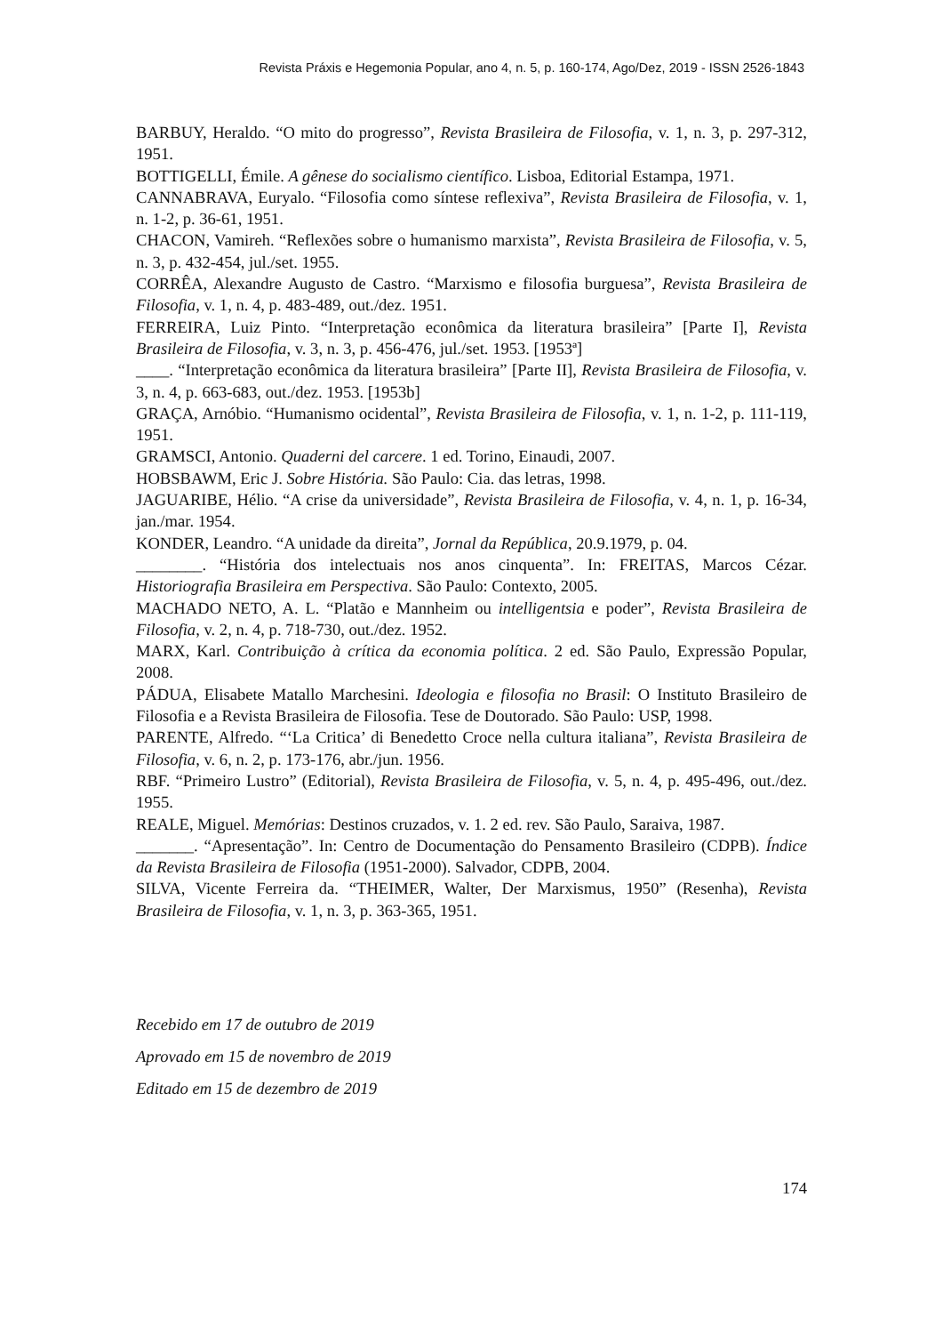Revista Práxis e Hegemonia Popular, ano 4, n. 5, p. 160-174, Ago/Dez, 2019 - ISSN 2526-1843
BARBUY, Heraldo. “O mito do progresso”, Revista Brasileira de Filosofia, v. 1, n. 3, p. 297-312, 1951.
BOTTIGELLI, Émile. A gênese do socialismo científico. Lisboa, Editorial Estampa, 1971.
CANNABRAVA, Euryalo. “Filosofia como síntese reflexiva”, Revista Brasileira de Filosofia, v. 1, n. 1-2, p. 36-61, 1951.
CHACON, Vamireh. “Reflexões sobre o humanismo marxista”, Revista Brasileira de Filosofia, v. 5, n. 3, p. 432-454, jul./set. 1955.
CORRÊA, Alexandre Augusto de Castro. “Marxismo e filosofia burguesa”, Revista Brasileira de Filosofia, v. 1, n. 4, p. 483-489, out./dez. 1951.
FERREIRA, Luiz Pinto. “Interpretação econômica da literatura brasileira” [Parte I], Revista Brasileira de Filosofia, v. 3, n. 3, p. 456-476, jul./set. 1953. [1953ª]
____. “Interpretação econômica da literatura brasileira” [Parte II], Revista Brasileira de Filosofia, v. 3, n. 4, p. 663-683, out./dez. 1953. [1953b]
GRAÇA, Arnóbio. “Humanismo ocidental”, Revista Brasileira de Filosofia, v. 1, n. 1-2, p. 111-119, 1951.
GRAMSCI, Antonio. Quaderni del carcere. 1 ed. Torino, Einaudi, 2007.
HOBSBAWM, Eric J. Sobre História. São Paulo: Cia. das letras, 1998.
JAGUARIBE, Hélio. “A crise da universidade”, Revista Brasileira de Filosofia, v. 4, n. 1, p. 16-34, jan./mar. 1954.
KONDER, Leandro. “A unidade da direita”, Jornal da República, 20.9.1979, p. 04.
________. “História dos intelectuais nos anos cinquenta”. In: FREITAS, Marcos Cézar. Historiografia Brasileira em Perspectiva. São Paulo: Contexto, 2005.
MACHADO NETO, A. L. “Platão e Mannheim ou intelligentsia e poder”, Revista Brasileira de Filosofia, v. 2, n. 4, p. 718-730, out./dez. 1952.
MARX, Karl. Contribuição à crítica da economia política. 2 ed. São Paulo, Expressão Popular, 2008.
PÁDUA, Elisabete Matallo Marchesini. Ideologia e filosofia no Brasil: O Instituto Brasileiro de Filosofia e a Revista Brasileira de Filosofia. Tese de Doutorado. São Paulo: USP, 1998.
PARENTE, Alfredo. “‘La Critica’ di Benedetto Croce nella cultura italiana”, Revista Brasileira de Filosofia, v. 6, n. 2, p. 173-176, abr./jun. 1956.
RBF. “Primeiro Lustro” (Editorial), Revista Brasileira de Filosofia, v. 5, n. 4, p. 495-496, out./dez. 1955.
REALE, Miguel. Memórias: Destinos cruzados, v. 1. 2 ed. rev. São Paulo, Saraiva, 1987.
_______. “Apresentação”. In: Centro de Documentação do Pensamento Brasileiro (CDPB). Índice da Revista Brasileira de Filosofia (1951-2000). Salvador, CDPB, 2004.
SILVA, Vicente Ferreira da. “THEIMER, Walter, Der Marxismus, 1950” (Resenha), Revista Brasileira de Filosofia, v. 1, n. 3, p. 363-365, 1951.
Recebido em 17 de outubro de 2019
Aprovado em 15 de novembro de 2019
Editado em 15 de dezembro de 2019
174